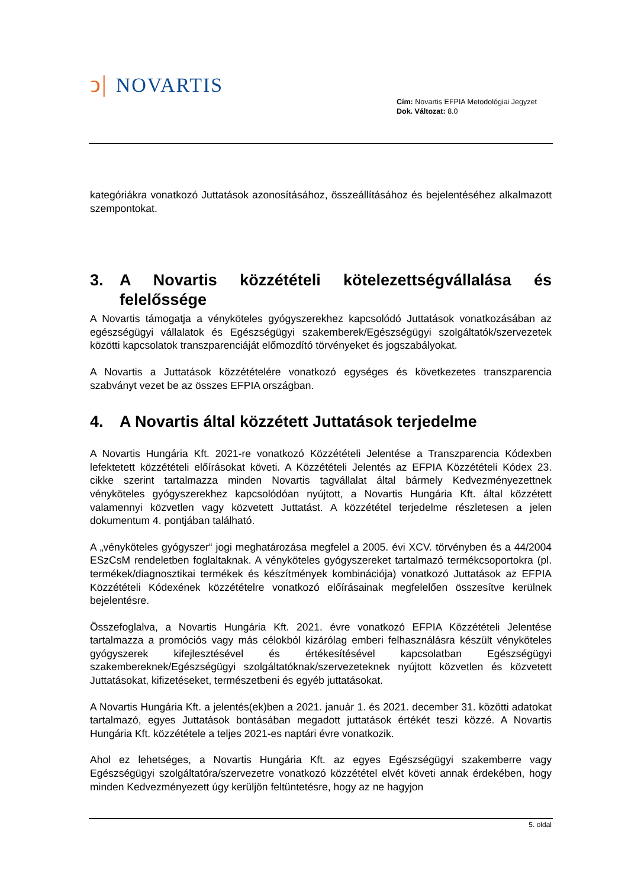ↄ| NOVARTIS
Cím: Novartis EFPIA Metodológiai Jegyzet
Dok. Változat: 8.0
kategóriákra vonatkozó Juttatások azonosításához, összeállításához és bejelentéséhez alkalmazott szempontokat.
3. A Novartis közzétételi kötelezettségvállalása és felelőssége
A Novartis támogatja a vényköteles gyógyszerekhez kapcsolódó Juttatások vonatkozásában az egészségügyi vállalatok és Egészségügyi szakemberek/Egészségügyi szolgáltatók/szervezetek közötti kapcsolatok transzparenciáját előmozdító törvényeket és jogszabályokat.
A Novartis a Juttatások közzétételére vonatkozó egységes és következetes transzparencia szabványt vezet be az összes EFPIA országban.
4. A Novartis által közzétett Juttatások terjedelme
A Novartis Hungária Kft. 2021-re vonatkozó Közzétételi Jelentése a Transzparencia Kódexben lefektetett közzétételi előírásokat követi. A Közzétételi Jelentés az EFPIA Közzétételi Kódex 23. cikke szerint tartalmazza minden Novartis tagvállalat által bármely Kedvezményezettnek vényköteles gyógyszerekhez kapcsolódóan nyújtott, a Novartis Hungária Kft. által közzétett valamennyi közvetlen vagy közvetett Juttatást. A közzététel terjedelme részletesen a jelen dokumentum 4. pontjában található.
A „vényköteles gyógyszer“ jogi meghatározása megfelel a 2005. évi XCV. törvényben és a 44/2004 ESzCsM rendeletben foglaltaknak. A vényköteles gyógyszereket tartalmazó termékcsoportokra (pl. termékek/diagnosztikai termékek és készítmények kombinációja) vonatkozó Juttatások az EFPIA Közzétételi Kódexének közzétételre vonatkozó előírásainak megfelelően összesítve kerülnek bejelentésre.
Összefoglalva, a Novartis Hungária Kft. 2021. évre vonatkozó EFPIA Közzétételi Jelentése tartalmazza a promóciós vagy más célokból kizárólag emberi felhasználásra készült vényköteles gyógyszerek kifejlesztésével és értékesítésével kapcsolatban Egészségügyi szakembereknek/Egészségügyi szolgáltatóknak/szervezeteknek nyújtott közvetlen és közvetett Juttatásokat, kifizetéseket, természetbeni és egyéb juttatásokat.
A Novartis Hungária Kft. a jelentés(ek)ben a 2021. január 1. és 2021. december 31. közötti adatokat tartalmazó, egyes Juttatások bontásában megadott juttatások értékét teszi közzé. A Novartis Hungária Kft. közzététele a teljes 2021-es naptári évre vonatkozik.
Ahol ez lehetséges, a Novartis Hungária Kft. az egyes Egészségügyi szakemberre vagy Egészségügyi szolgáltatóra/szervezetre vonatkozó közzététel elvét követi annak érdekében, hogy minden Kedvezményezett úgy kerüljön feltüntetésre, hogy az ne hagyjon
5. oldal